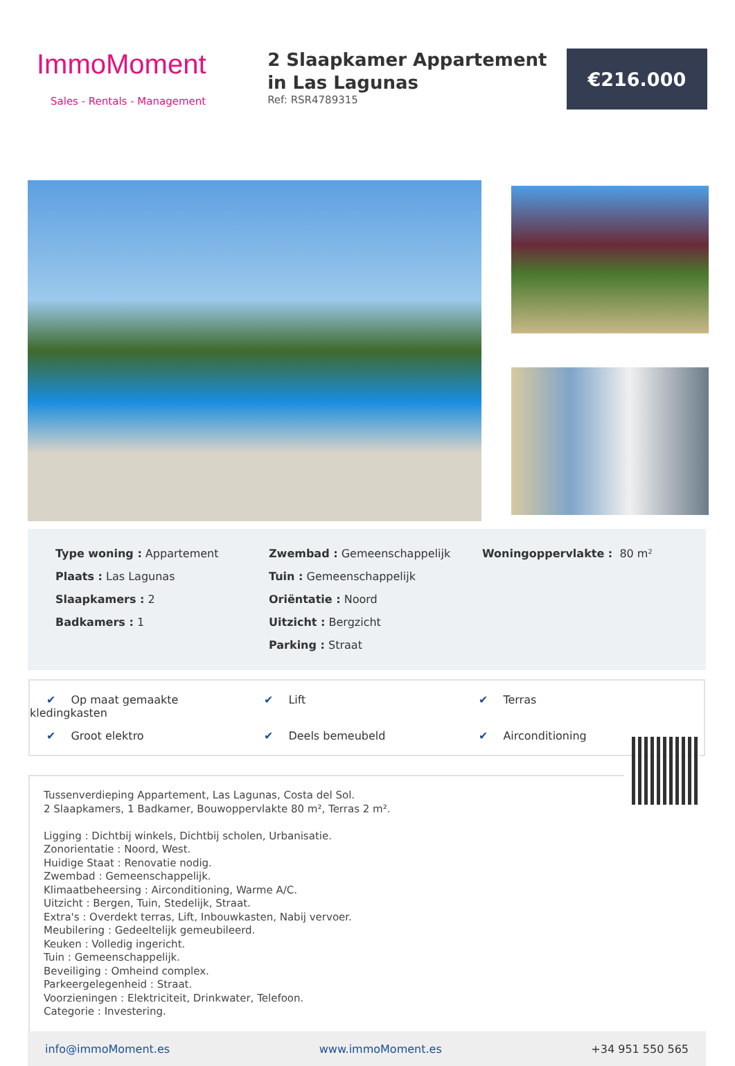ImmoMoment
Sales - Rentals - Management
2 Slaapkamer Appartement in Las Lagunas
Ref: RSR4789315
€216.000
Type woning : Appartement
Plaats : Las Lagunas
Slaapkamers : 2
Badkamers : 1
Zwembad : Gemeenschappelijk
Tuin : Gemeenschappelijk
Oriëntatie : Noord
Uitzicht : Bergzicht
Parking : Straat
Woningoppervlakte : 80 m²
✔ Op maat gemaakte kledingkasten
✔ Lift
✔ Terras
✔ Groot elektro
✔ Deels bemeubeld
✔ Airconditioning
Tussenverdieping Appartement, Las Lagunas, Costa del Sol.
2 Slaapkamers, 1 Badkamer, Bouwoppervlakte 80 m², Terras 2 m².
Ligging : Dichtbij winkels, Dichtbij scholen, Urbanisatie.
Zonorientatie : Noord, West.
Huidige Staat : Renovatie nodig.
Zwembad : Gemeenschappelijk.
Klimaatbeheersing : Airconditioning, Warme A/C.
Uitzicht : Bergen, Tuin, Stedelijk, Straat.
Extra's : Overdekt terras, Lift, Inbouwkasten, Nabij vervoer.
Meubilering : Gedeeltelijk gemeubileerd.
Keuken : Volledig ingericht.
Tuin : Gemeenschappelijk.
Beveiliging : Omheind complex.
Parkeergelegenheid : Straat.
Voorzieningen : Elektriciteit, Drinkwater, Telefoon.
Categorie : Investering.
info@immoMoment.es www.immoMoment.es +34 951 550 565